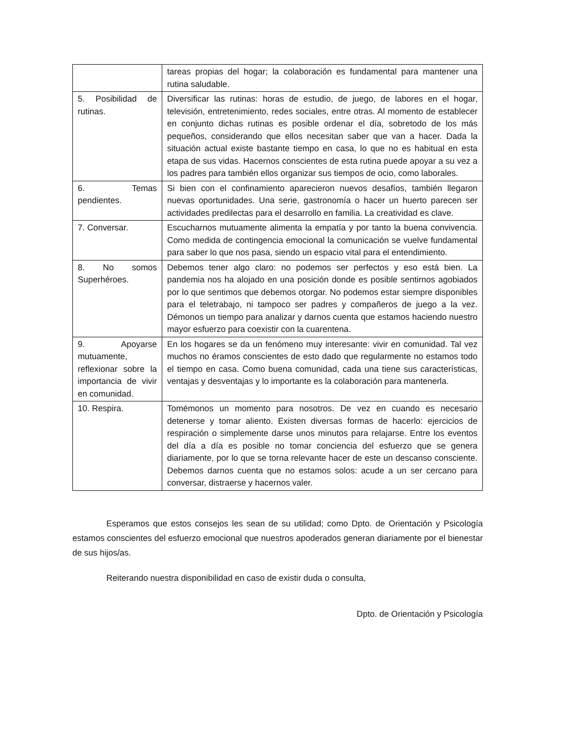| | tareas propias del hogar; la colaboración es fundamental para mantener una rutina saludable. |
| 5. Posibilidad de rutinas. | Diversificar las rutinas: horas de estudio, de juego, de labores en el hogar, televisión, entretenimiento, redes sociales, entre otras. Al momento de establecer en conjunto dichas rutinas es posible ordenar el día, sobretodo de los más pequeños, considerando que ellos necesitan saber que van a hacer. Dada la situación actual existe bastante tiempo en casa, lo que no es habitual en esta etapa de sus vidas. Hacernos conscientes de esta rutina puede apoyar a su vez a los padres para también ellos organizar sus tiempos de ocio, como laborales. |
| 6. Temas pendientes. | Si bien con el confinamiento aparecieron nuevos desafíos, también llegaron nuevas oportunidades. Una serie, gastronomía o hacer un huerto parecen ser actividades predilectas para el desarrollo en familia. La creatividad es clave. |
| 7. Conversar. | Escucharnos mutuamente alimenta la empatía y por tanto la buena convivencia. Como medida de contingencia emocional la comunicación se vuelve fundamental para saber lo que nos pasa, siendo un espacio vital para el entendimiento. |
| 8. No somos Superhéroes. | Debemos tener algo claro: no podemos ser perfectos y eso está bien. La pandemia nos ha alojado en una posición donde es posible sentirnos agobiados por lo que sentimos que debemos otorgar. No podemos estar siempre disponibles para el teletrabajo, ni tampoco ser padres y compañeros de juego a la vez. Démonos un tiempo para analizar y darnos cuenta que estamos haciendo nuestro mayor esfuerzo para coexistir con la cuarentena. |
| 9. Apoyarse mutuamente, reflexionar sobre la importancia de vivir en comunidad. | En los hogares se da un fenómeno muy interesante: vivir en comunidad. Tal vez muchos no éramos conscientes de esto dado que regularmente no estamos todo el tiempo en casa. Como buena comunidad, cada una tiene sus características, ventajas y desventajas y lo importante es la colaboración para mantenerla. |
| 10. Respira. | Tomémonos un momento para nosotros. De vez en cuando es necesario detenerse y tomar aliento. Existen diversas formas de hacerlo: ejercicios de respiración o simplemente darse unos minutos para relajarse. Entre los eventos del día a día es posible no tomar conciencia del esfuerzo que se genera diariamente, por lo que se torna relevante hacer de este un descanso consciente. Debemos darnos cuenta que no estamos solos: acude a un ser cercano para conversar, distraerse y hacernos valer. |
Esperamos que estos consejos les sean de su utilidad; como Dpto. de Orientación y Psicología estamos conscientes del esfuerzo emocional que nuestros apoderados generan diariamente por el bienestar de sus hijos/as.
Reiterando nuestra disponibilidad en caso de existir duda o consulta,
Dpto. de Orientación y Psicología